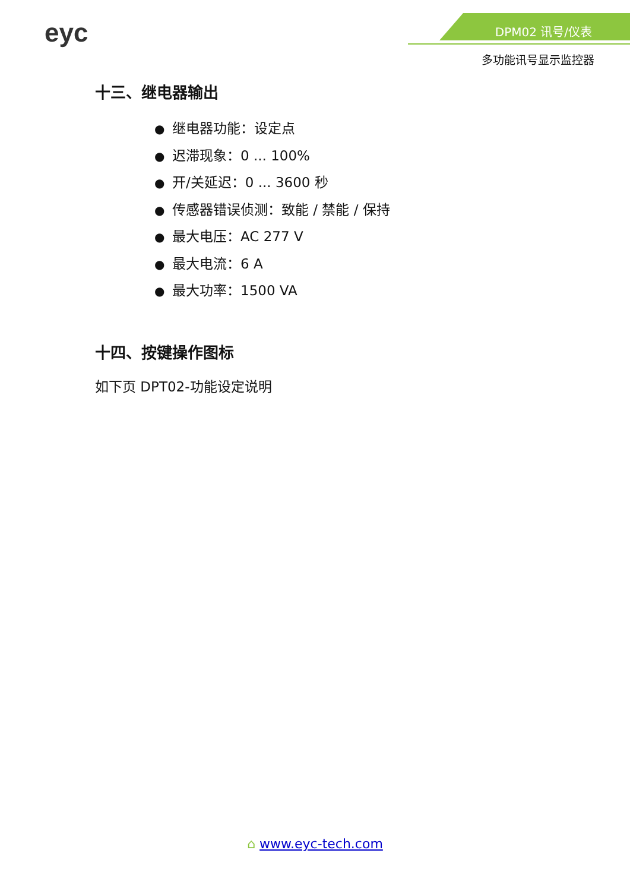eyc
DPM02 讯号/仪表
多功能讯号显示监控器
十三、继电器输出
● 继电器功能：设定点
● 迟滞现象：0 ... 100%
● 开/关延迟：0 ... 3600 秒
● 传感器错误侦测：致能 / 禁能 / 保持
● 最大电压：AC 277 V
● 最大电流：6 A
● 最大功率：1500 VA
十四、按键操作图标
如下页 DPT02-功能设定说明
⌂ www.eyc-tech.com